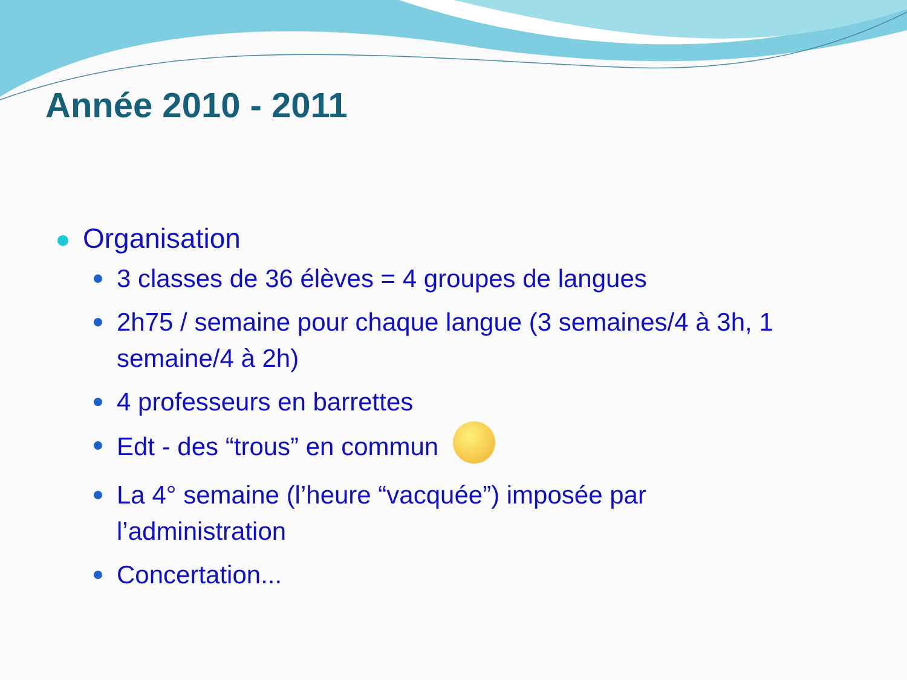Année 2010 - 2011
Organisation
3 classes de 36 élèves = 4 groupes de langues
2h75 / semaine pour chaque langue (3 semaines/4 à 3h, 1 semaine/4 à 2h)
4 professeurs en barrettes
Edt - des “trous” en commun
La 4° semaine (l’heure “vacquée”) imposée par l’administration
Concertation...